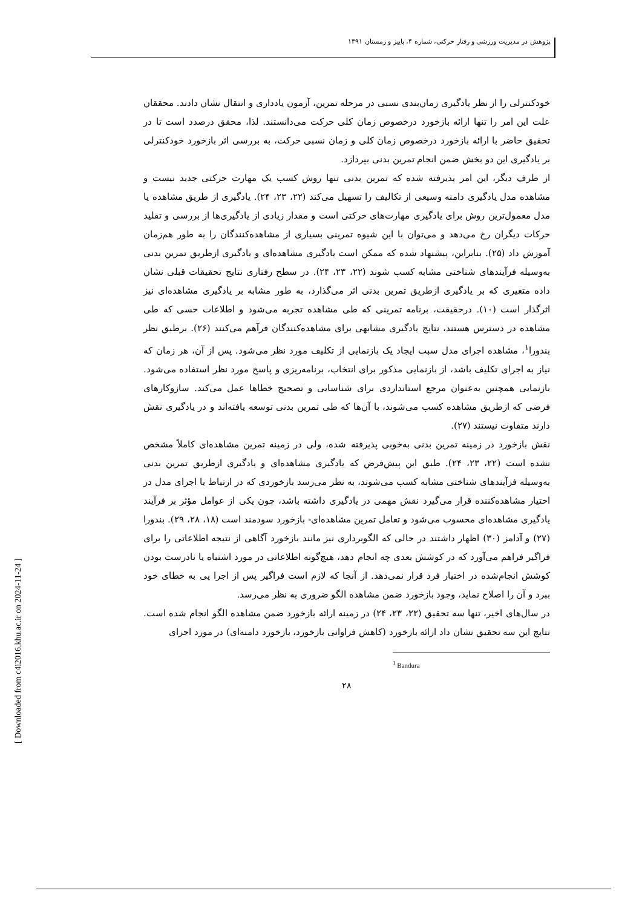پژوهش در مدیریت ورزشی و رفتار حرکتی، شماره ۴، پاییز و زمستان ۱۳۹۱
خودکنترلی را از نظر یادگیری زمان‌بندی نسبی در مرحله تمرین، آزمون یادداری و انتقال نشان دادند. محققان علت این امر را تنها ارائه بازخورد درخصوص زمان کلی حرکت می‌دانستند. لذا، محقق درصدد است تا در تحقیق حاضر با ارائه بازخورد درخصوص زمان کلی و زمان نسبی حرکت، به بررسی اثر بازخورد خودکنترلی بر یادگیری این دو بخش ضمن انجام تمرین بدنی بپردازد.
از طرف دیگر، این امر پذیرفته شده که تمرین بدنی تنها روش کسب یک مهارت حرکتی جدید نیست و مشاهده مدل یادگیری دامنه وسیعی از تکالیف را تسهیل می‌کند (۲۲، ۲۳، ۲۴). یادگیری از طریق مشاهده یا مدل معمول‌ترین روش برای یادگیری مهارت‌های حرکتی است و مقدار زیادی از یادگیری‌ها از بررسی و تقلید حرکات دیگران رخ می‌دهد و می‌توان با این شیوه تمرینی بسیاری از مشاهده‌کنندگان را به طور هم‌زمان آموزش داد (۲۵). بنابراین، پیشنهاد شده که ممکن است یادگیری مشاهده‌ای و یادگیری ازطریق تمرین بدنی به‌وسیله فرآیندهای شناختی مشابه کسب شوند (۲۲، ۲۳، ۲۴). در سطح رفتاری نتایج تحقیقات قبلی نشان داده متغیری که بر یادگیری ازطریق تمرین بدنی اثر می‌گذارد، به طور مشابه بر یادگیری مشاهده‌ای نیز اثرگذار است (۱۰). درحقیقت، برنامه تمرینی که طی مشاهده تجربه می‌شود و اطلاعات حسی که طی مشاهده در دسترس هستند، نتایج یادگیری مشابهی برای مشاهده‌کنندگان فرآهم می‌کنند (۲۶). برطبق نظر بندورا<sup>۱</sup>، مشاهده اجرای مدل سبب ایجاد یک بازنمایی از تکلیف مورد نظر می‌شود. پس از آن، هر زمان که نیاز به اجرای تکلیف باشد، از بازنمایی مذکور برای انتخاب، برنامه‌ریزی و پاسخ مورد نظر استفاده می‌شود. بازنمایی همچنین به‌عنوان مرجع استانداردی برای شناسایی و تصحیح خطاها عمل می‌کند. سازوکارهای فرضی که ازطریق مشاهده کسب می‌شوند، با آن‌ها که طی تمرین بدنی توسعه یافته‌اند و در یادگیری نقش دارند متفاوت نیستند (۲۷).
نقش بازخورد در زمینه تمرین بدنی به‌خوبی پذیرفته شده، ولی در زمینه تمرین مشاهده‌ای کاملاً مشخص نشده است (۲۲، ۲۳، ۲۴). طبق این پیش‌فرض که یادگیری مشاهده‌ای و یادگیری ازطریق تمرین بدنی به‌وسیله فرآیندهای شناختی مشابه کسب می‌شوند، به نظر می‌رسد بازخوردی که در ارتباط با اجرای مدل در اختیار مشاهده‌کننده قرار می‌گیرد نقش مهمی در یادگیری داشته باشد، چون یکی از عوامل مؤثر بر فرآیند یادگیری مشاهده‌ای محسوب می‌شود و تعامل تمرین مشاهده‌ای- بازخورد سودمند است (۱۸، ۲۸، ۲۹). بندورا (۲۷) و آدامز (۳۰) اظهار داشتند در حالی که الگوبرداری نیز مانند بازخورد آگاهی از نتیجه اطلاعاتی را برای فراگیر فراهم می‌آورد که در کوشش بعدی چه انجام دهد، هیچ‌گونه اطلاعاتی در مورد اشتباه یا نادرست بودن کوشش انجام‌شده در اختیار فرد قرار نمی‌دهد. از آنجا که لازم است فراگیر پس از اجرا پی به خطای خود ببرد و آن را اصلاح نماید، وجود بازخورد ضمن مشاهده الگو ضروری به نظر می‌رسد.
در سال‌های اخیر، تنها سه تحقیق (۲۲، ۲۳، ۲۴) در زمینه ارائه بازخورد ضمن مشاهده الگو انجام شده است. نتایج این سه تحقیق نشان داد ارائه بازخورد (کاهش فراوانی بازخورد، بازخورد دامنه‌ای) در مورد اجرای
<sup>1</sup> Bandura
۲۸
[ Downloaded from c4i2016.khu.ac.ir on 2024-11-24 ]